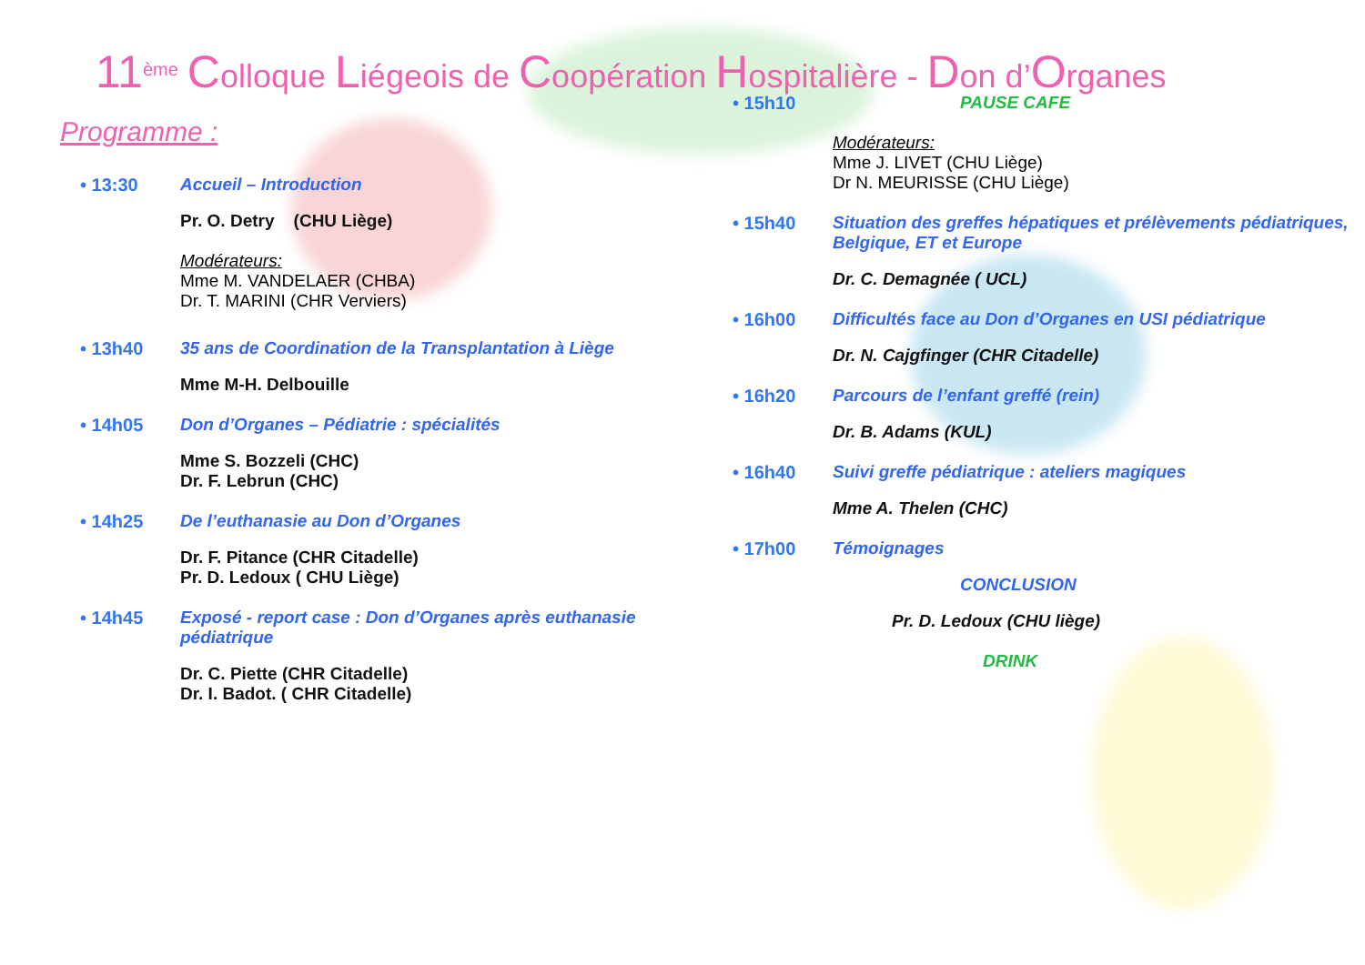11<sup>ème</sup> Colloque Liégeois de Coopération Hospitalière - Don d’Organes
Programme :
• 13:30 Accueil – Introduction
Pr. O. Detry (CHU Liège)
Modérateurs:
Mme M. VANDELAER (CHBA)
Dr. T. MARINI (CHR Verviers)
• 13h40 35 ans de Coordination de la Transplantation à Liège
Mme M-H. Delbouille
• 14h05 Don d’Organes – Pédiatrie : spécialités
Mme S. Bozzeli (CHC)
Dr. F. Lebrun (CHC)
• 14h25 De l’euthanasie au Don d’Organes
Dr. F. Pitance (CHR Citadelle)
Pr. D. Ledoux ( CHU Liège)
• 14h45 Exposé - report case : Don d’Organes après euthanasie pédiatrique
Dr. C. Piette (CHR Citadelle)
Dr. I. Badot. ( CHR Citadelle)
• 15h10 PAUSE CAFE
Modérateurs:
Mme J. LIVET (CHU Liège)
Dr N. MEURISSE (CHU Liège)
• 15h40 Situation des greffes hépatiques et prélèvements pédiatriques, Belgique, ET et Europe
Dr. C. Demagnée ( UCL)
• 16h00 Difficultés face au Don d’Organes en USI pédiatrique
Dr. N. Cajgfinger (CHR Citadelle)
• 16h20 Parcours de l’enfant greffé (rein)
Dr. B. Adams (KUL)
• 16h40 Suivi greffe pédiatrique : ateliers magiques
Mme A. Thelen (CHC)
• 17h00 Témoignages
CONCLUSION
Pr. D. Ledoux (CHU liège)
DRINK